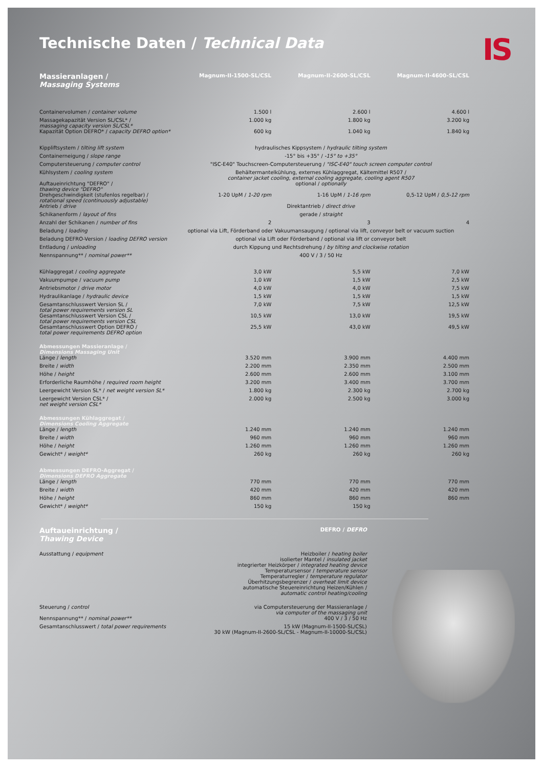IS
Technische Daten / Technical Data
| Massieranlagen / Massaging Systems | Magnum-II-1500-SL/CSL | Magnum-II-2600-SL/CSL | Magnum-II-4600-SL/CSL |
| --- | --- | --- | --- |
| Containervolumen / container volume | 1.500 l | 2.600 l | 4.600 l |
| Massagekapazität Version SL/CSL* / massaging capacity version SL/CSL* | 1.000 kg | 1.800 kg | 3.200 kg |
| Kapazität Option DEFRO* / capacity DEFRO option* | 600 kg | 1.040 kg | 1.840 kg |
| Kippliftsystem / tilting lift system | hydraulisches Kippsystem / hydraulic tilting system | | |
| Containerneigung / slope range | -15° bis +35° / -15° to +35° | | |
| Computersteuerung / computer control | "ISC-E40" Touchscreen-Computersteuerung / "ISC-E40" touch screen computer control | | |
| Kühlsystem / cooling system | Behältermantelkühlung, externes Kühlaggregat, Kältemittel R507 / container jacket cooling, external cooling aggregate, cooling agent R507 | | |
| Auftaueinrichtung "DEFRO" / thawing device "DEFRO" | optional / optionally | | |
| Drehgeschwindigkeit (stufenlos regelbar) / rotational speed (continuously adjustable) | 1-20 UpM / 1-20 rpm | 1-16 UpM / 1-16 rpm | 0,5-12 UpM / 0,5-12 rpm |
| Antrieb / drive | Direktantrieb / direct drive | | |
| Schikanenform / layout of fins | gerade / straight | | |
| Anzahl der Schikanen / number of fins | 2 | 3 | 4 |
| Beladung / loading | optional via Lift, Förderband oder Vakuumansaugung / optional via lift, conveyor belt or vacuum suction | | |
| Beladung DEFRO-Version / loading DEFRO version | optional via Lift oder Förderband / optional via lift or conveyor belt | | |
| Entladung / unloading | durch Kippung und Rechtsdrehung / by tilting and clockwise rotation | | |
| Nennspannung** / nominal power** | 400 V / 3 / 50 Hz | | |
| Kühlaggregat / cooling aggregate | 3,0 kW | 5,5 kW | 7,0 kW |
| Vakuumpumpe / vacuum pump | 1,0 kW | 1,5 kW | 2,5 kW |
| Antriebsmotor / drive motor | 4,0 kW | 4,0 kW | 7,5 kW |
| Hydraulikanlage / hydraulic device | 1,5 kW | 1,5 kW | 1,5 kW |
| Gesamtanschlusswert Version SL / total power requirements version SL | 7,0 kW | 7,5 kW | 12,5 kW |
| Gesamtanschlusswert Version CSL / total power requirements version CSL | 10,5 kW | 13,0 kW | 19,5 kW |
| Gesamtanschlusswert Option DEFRO / total power requirements DEFRO option | 25,5 kW | 43,0 kW | 49,5 kW |
| Abmessungen Massieranlage / Dimensions Massaging Unit | | | |
| Länge / length | 3.520 mm | 3.900 mm | 4.400 mm |
| Breite / width | 2.200 mm | 2.350 mm | 2.500 mm |
| Höhe / height | 2.600 mm | 2.600 mm | 3.100 mm |
| Erforderliche Raumhöhe / required room height | 3.200 mm | 3.400 mm | 3.700 mm |
| Leergewicht Version SL* / net weight version SL* | 1.800 kg | 2.300 kg | 2.700 kg |
| Leergewicht Version CSL* / net weight version CSL* | 2.000 kg | 2.500 kg | 3.000 kg |
| Abmessungen Kühlaggregat / Dimensions Cooling Aggregate | | | |
| Länge / length | 1.240 mm | 1.240 mm | 1.240 mm |
| Breite / width | 960 mm | 960 mm | 960 mm |
| Höhe / height | 1.260 mm | 1.260 mm | 1.260 mm |
| Gewicht* / weight* | 260 kg | 260 kg | 260 kg |
| Abmessungen DEFRO-Aggregat / Dimensions DEFRO Aggregate | | | |
| Länge / length | 770 mm | 770 mm | 770 mm |
| Breite / width | 420 mm | 420 mm | 420 mm |
| Höhe / height | 860 mm | 860 mm | 860 mm |
| Gewicht* / weight* | 150 kg | 150 kg | |
| Auftaueinrichtung / Thawing Device | DEFRO / DEFRO |
| --- | --- |
| Ausstattung / equipment | Heizboiler / heating boiler isolierter Mantel / insulated jacket integrierter Heizkörper / integrated heating device Temperatursensor / temperature sensor Temperaturregler / temperature regulator Überhitzungsbegrenzer / overheat limit device automatische Steuereinrichtung Heizen/Kühlen / automatic control heating/cooling |
| Steuerung / control | via Computersteuerung der Massieranlage / via computer of the massaging unit |
| Nennspannung** / nominal power** | 400 V / 3 / 50 Hz |
| Gesamtanschlusswert / total power requirements | 15 kW (Magnum-II-1500-SL/CSL) 30 kW (Magnum-II-2600-SL/CSL - Magnum-II-10000-SL/CSL) |